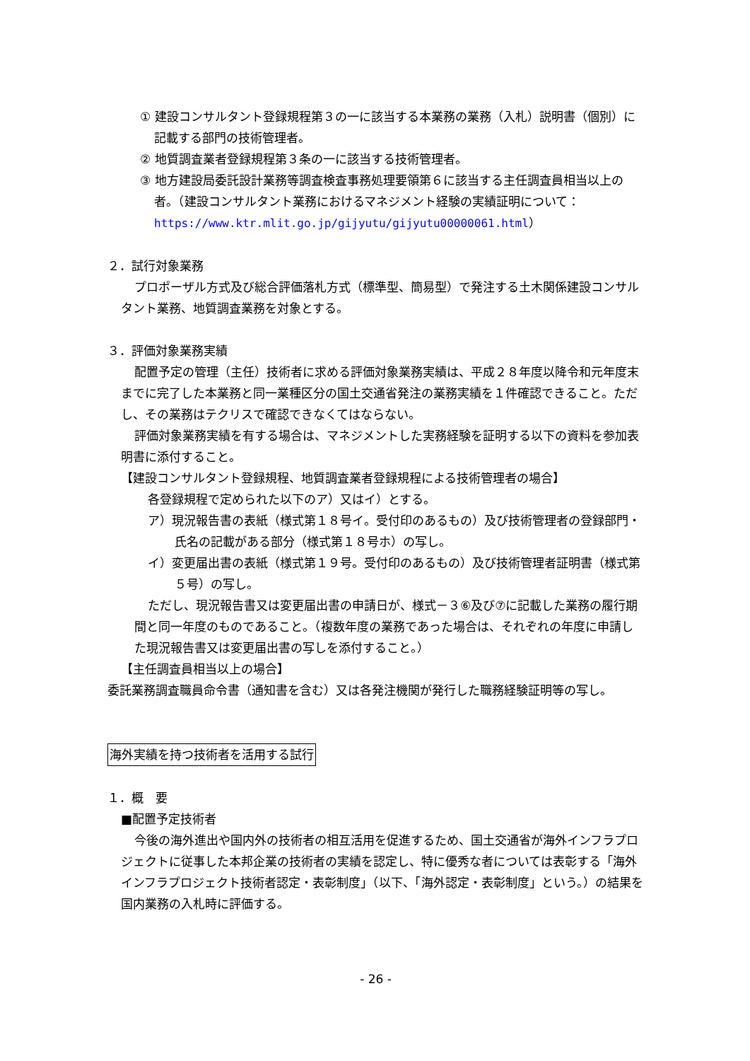① 建設コンサルタント登録規程第３の一に該当する本業務の業務（入札）説明書（個別）に記載する部門の技術管理者。
② 地質調査業者登録規程第３条の一に該当する技術管理者。
③ 地方建設局委託設計業務等調査検査事務処理要領第６に該当する主任調査員相当以上の者。（建設コンサルタント業務におけるマネジメント経験の実績証明について：https://www.ktr.mlit.go.jp/gijyutu/gijyutu00000061.html）
２．試行対象業務
プロポーザル方式及び総合評価落札方式（標準型、簡易型）で発注する土木関係建設コンサルタント業務、地質調査業務を対象とする。
３．評価対象業務実績
配置予定の管理（主任）技術者に求める評価対象業務実績は、平成２８年度以降令和元年度末までに完了した本業務と同一業種区分の国土交通省発注の業務実績を１件確認できること。ただし、その業務はテクリスで確認できなくてはならない。
評価対象業務実績を有する場合は、マネジメントした実務経験を証明する以下の資料を参加表明書に添付すること。
【建設コンサルタント登録規程、地質調査業者登録規程による技術管理者の場合】
各登録規程で定められた以下のア）又はイ）とする。
ア）現況報告書の表紙（様式第１８号イ。受付印のあるもの）及び技術管理者の登録部門・氏名の記載がある部分（様式第１８号ホ）の写し。
イ）変更届出書の表紙（様式第１９号。受付印のあるもの）及び技術管理者証明書（様式第５号）の写し。
ただし、現況報告書又は変更届出書の申請日が、様式－３⑥及び⑦に記載した業務の履行期間と同一年度のものであること。（複数年度の業務であった場合は、それぞれの年度に申請した現況報告書又は変更届出書の写しを添付すること。）
【主任調査員相当以上の場合】
委託業務調査職員命令書（通知書を含む）又は各発注機関が発行した職務経験証明等の写し。
海外実績を持つ技術者を活用する試行
１．概　要
■配置予定技術者
今後の海外進出や国内外の技術者の相互活用を促進するため、国土交通省が海外インフラプロジェクトに従事した本邦企業の技術者の実績を認定し、特に優秀な者については表彰する「海外インフラプロジェクト技術者認定・表彰制度」（以下、「海外認定・表彰制度」という。）の結果を国内業務の入札時に評価する。
- 26 -